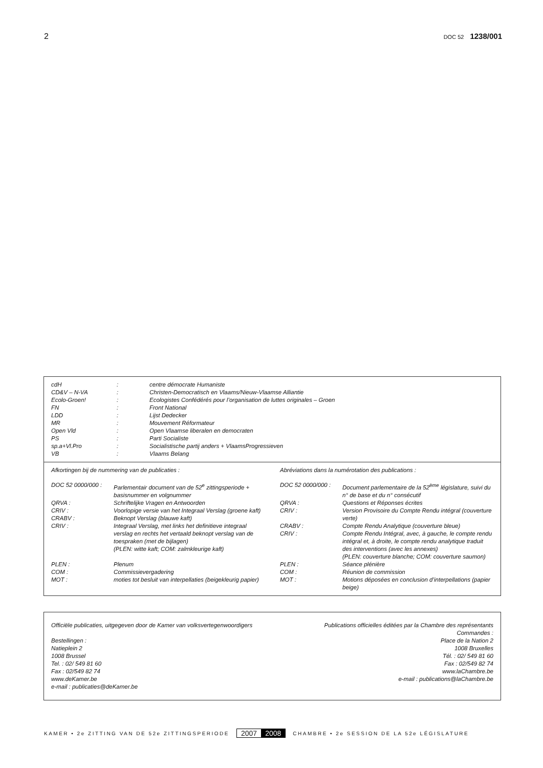2 DOC 52 1238/001
| cdH | : | centre démocrate Humaniste |
| CD&V – N-VA | : | Christen-Democratisch en Vlaams/Nieuw-Vlaamse Alliantie |
| Ecolo-Groen! | : | Ecologistes Confédérés pour l’organisation de luttes originales – Groen |
| FN | : | Front National |
| LDD | : | Lijst Dedecker |
| MR | : | Mouvement Réformateur |
| Open Vld | : | Open Vlaamse liberalen en democraten |
| PS | : | Parti Socialiste |
| sp.a+Vl.Pro | : | Socialistische partij anders + VlaamsProgressieven |
| VB | : | Vlaams Belang |
Afkortingen bij de nummering van de publicaties :
| DOC 52 0000/000 : | Parlementair document van de 52<sup>e</sup> zittingsperiode + basisnummer en volgnummer |
| QRVA : | Schriftelijke Vragen en Antwoorden |
| CRIV : | Voorlopige versie van het Integraal Verslag (groene kaft) |
| CRABV : | Beknopt Verslag (blauwe kaft) |
| CRIV : | Integraal Verslag, met links het definitieve integraal verslag en rechts het vertaald beknopt verslag van de toespraken (met de bijlagen) (PLEN: witte kaft; COM: zalmkleurige kaft) |
| PLEN : | Plenum |
| COM : | Commissievergadering |
| MOT : | moties tot besluit van interpellaties (beigekleurig papier) |
Abréviations dans la numérotation des publications :
| DOC 52 0000/000 : | Document parlementaire de la 52<sup>ème</sup> législature, suivi du n° de base et du n° consécutif |
| QRVA : | Questions et Réponses écrites |
| CRIV : | Version Provisoire du Compte Rendu intégral (couverture verte) |
| CRABV : | Compte Rendu Analytique (couverture bleue) |
| CRIV : | Compte Rendu Intégral, avec, à gauche, le compte rendu intégral et, à droite, le compte rendu analytique traduit des interventions (avec les annexes) (PLEN: couverture blanche; COM: couverture saumon) |
| PLEN : | Séance plénière |
| COM : | Réunion de commission |
| MOT : | Motions déposées en conclusion d’interpellations (papier beige) |
Officiële publicaties, uitgegeven door de Kamer van volksvertegenwoordigers
Bestellingen :
Natieplein 2
1008 Brussel
Tel. : 02/ 549 81 60
Fax : 02/549 82 74
www.deKamer.be
e-mail : publicaties@deKamer.be
Publications officielles éditées par la Chambre des représentants
Commandes :
Place de la Nation 2
1008 Bruxelles
Tél. : 02/ 549 81 60
Fax : 02/549 82 74
www.laChambre.be
e-mail : publications@laChambre.be
KAMER • 2e ZITTING VAN DE 52e ZITTINGSPERIODE 2007 2008 CHAMBRE • 2e SESSION DE LA 52e LÉGISLATURE